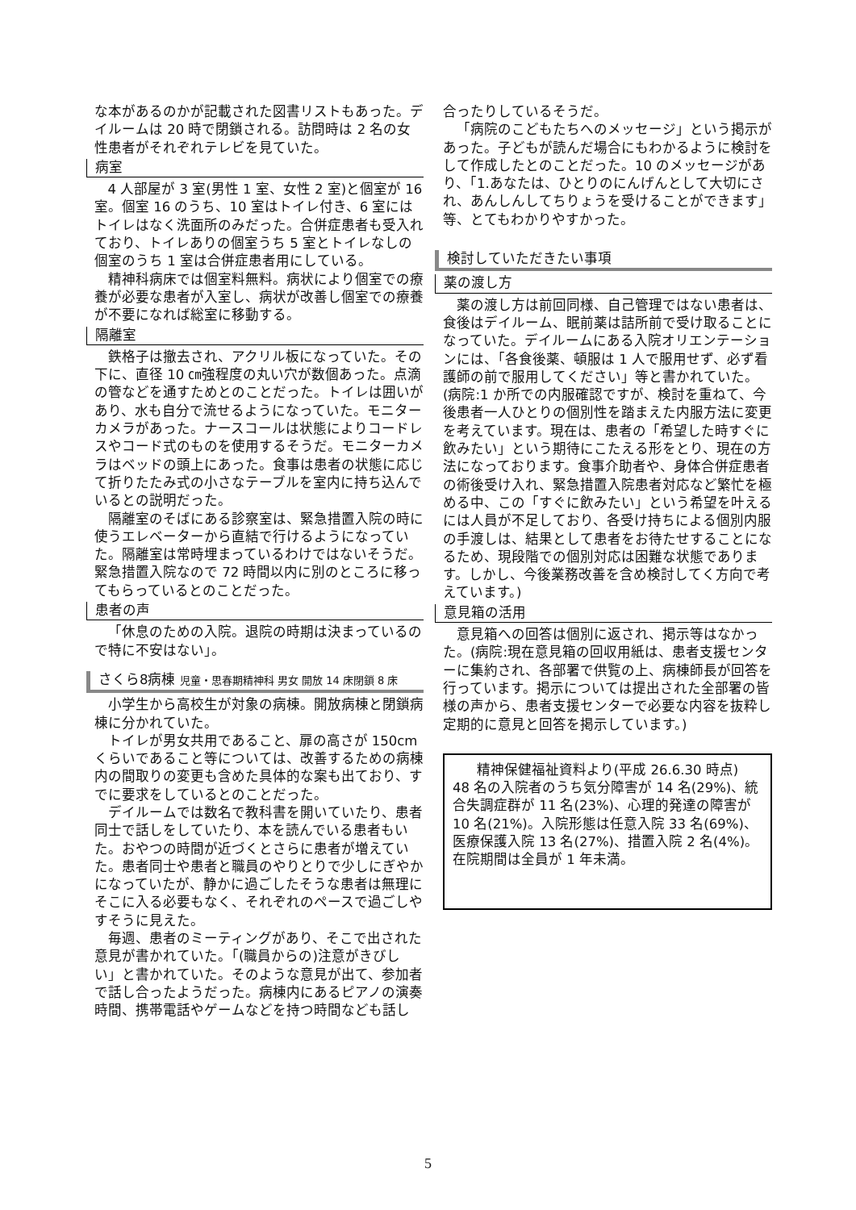な本があるのかが記載された図書リストもあった。デイルームは 20 時で閉鎖される。訪問時は 2 名の女性患者がそれぞれテレビを見ていた。
病室
4 人部屋が 3 室(男性 1 室、女性 2 室)と個室が 16 室。個室 16 のうち、10 室はトイレ付き、6 室にはトイレはなく洗面所のみだった。合併症患者も受入れており、トイレありの個室うち 5 室とトイレなしの個室のうち 1 室は合併症患者用にしている。
精神科病床では個室料無料。病状により個室での療養が必要な患者が入室し、病状が改善し個室での療養が不要になれば総室に移動する。
隔離室
鉄格子は撤去され、アクリル板になっていた。その下に、直径 10 ㎝強程度の丸い穴が数個あった。点滴の管などを通すためとのことだった。トイレは囲いがあり、水も自分で流せるようになっていた。モニターカメラがあった。ナースコールは状態によりコードレスやコード式のものを使用するそうだ。モニターカメラはベッドの頭上にあった。食事は患者の状態に応じて折りたたみ式の小さなテーブルを室内に持ち込んでいるとの説明だった。
隔離室のそばにある診察室は、緊急措置入院の時に使うエレベーターから直結で行けるようになっていた。隔離室は常時埋まっているわけではないそうだ。緊急措置入院なので 72 時間以内に別のところに移ってもらっているとのことだった。
患者の声
「休息のための入院。退院の時期は決まっているので特に不安はない」。
さくら8病棟 児童・思春期精神科 男女 開放 14 床閉鎖 8 床
小学生から高校生が対象の病棟。開放病棟と閉鎖病棟に分かれていた。
トイレが男女共用であること、扉の高さが 150cm くらいであること等については、改善するための病棟内の間取りの変更も含めた具体的な案も出ており、すでに要求をしているとのことだった。
デイルームでは数名で教科書を開いていたり、患者同士で話しをしていたり、本を読んでいる患者もいた。おやつの時間が近づくとさらに患者が増えていた。患者同士や患者と職員のやりとりで少しにぎやかになっていたが、静かに過ごしたそうな患者は無理にそこに入る必要もなく、それぞれのペースで過ごしやすそうに見えた。
毎週、患者のミーティングがあり、そこで出された意見が書かれていた。「(職員からの)注意がきびしい」と書かれていた。そのような意見が出て、参加者で話し合ったようだった。病棟内にあるピアノの演奏時間、携帯電話やゲームなどを持つ時間なども話し
合ったりしているそうだ。
「病院のこどもたちへのメッセージ」という掲示があった。子どもが読んだ場合にもわかるように検討をして作成したとのことだった。10 のメッセージがあり、「1.あなたは、ひとりのにんげんとして大切にされ、あんしんしてちりょうを受けることができます」等、とてもわかりやすかった。
検討していただきたい事項
薬の渡し方
薬の渡し方は前回同様、自己管理ではない患者は、食後はデイルーム、眠前薬は詰所前で受け取ることになっていた。デイルームにある入院オリエンテーションには、「各食後薬、頓服は 1 人で服用せず、必ず看護師の前で服用してください」等と書かれていた。(病院:1 か所での内服確認ですが、検討を重ねて、今後患者一人ひとりの個別性を踏まえた内服方法に変更を考えています。現在は、患者の「希望した時すぐに飲みたい」という期待にこたえる形をとり、現在の方法になっております。食事介助者や、身体合併症患者の術後受け入れ、緊急措置入院患者対応など繁忙を極める中、この「すぐに飲みたい」という希望を叶えるには人員が不足しており、各受け持ちによる個別内服の手渡しは、結果として患者をお待たせすることになるため、現段階での個別対応は困難な状態であります。しかし、今後業務改善を含め検討してく方向で考えています。)
意見箱の活用
意見箱への回答は個別に返され、掲示等はなかった。(病院:現在意見箱の回収用紙は、患者支援センターに集約され、各部署で供覧の上、病棟師長が回答を行っています。掲示については提出された全部署の皆様の声から、患者支援センターで必要な内容を抜粋し定期的に意見と回答を掲示しています。)
精神保健福祉資料より(平成 26.6.30 時点)
48 名の入院者のうち気分障害が 14 名(29%)、統合失調症群が 11 名(23%)、心理的発達の障害が 10 名(21%)。入院形態は任意入院 33 名(69%)、医療保護入院 13 名(27%)、措置入院 2 名(4%)。在院期間は全員が 1 年未満。
5